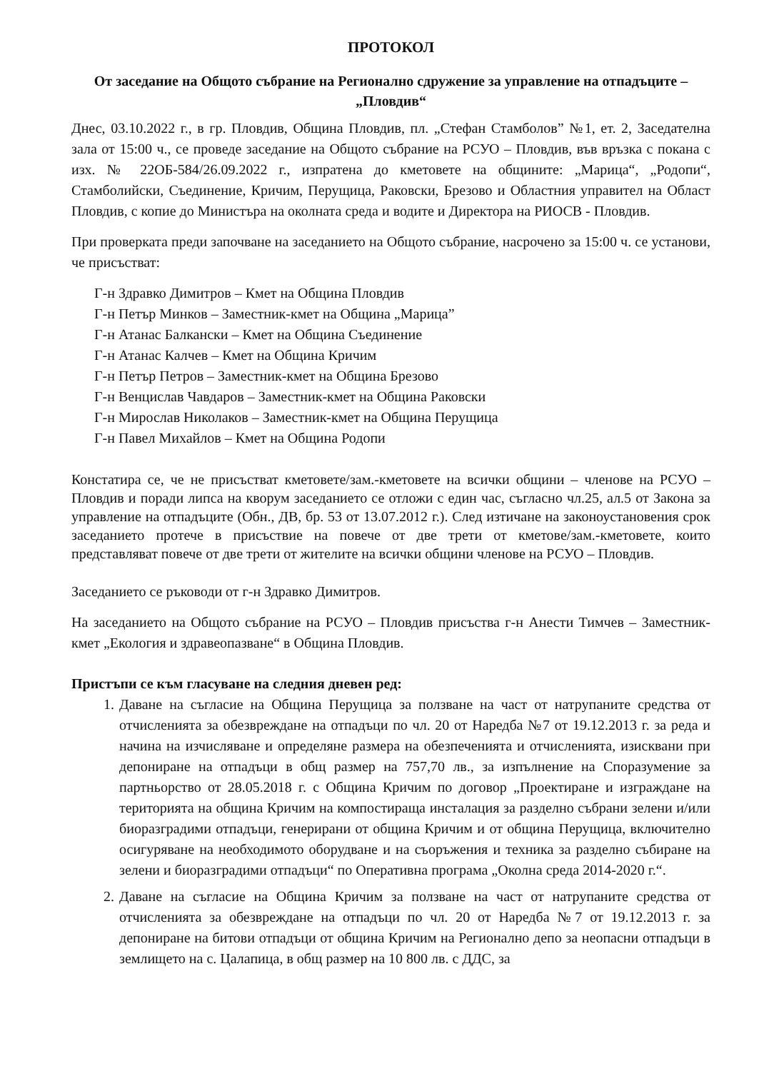ПРОТОКОЛ
От заседание на Общото събрание на Регионално сдружение за управление на отпадъците – „Пловдив“
Днес, 03.10.2022 г., в гр. Пловдив, Община Пловдив, пл. „Стефан Стамболов” №1, ет. 2, Заседателна зала от 15:00 ч., се проведе заседание на Общото събрание на РСУО – Пловдив, във връзка с покана с изх. № 22ОБ-584/26.09.2022 г., изпратена до кметовете на общините: „Марица“, „Родопи“, Стамболийски, Съединение, Кричим, Перущица, Раковски, Брезово и Областния управител на Област Пловдив, с копие до Министъра на околната среда и водите и Директора на РИОСВ - Пловдив.
При проверката преди започване на заседанието на Общото събрание, насрочено за 15:00 ч. се установи, че присъстват:
Г-н Здравко Димитров – Кмет на Община Пловдив
Г-н Петър Минков – Заместник-кмет на Община „Марица”
Г-н Атанас Балкански – Кмет на Община Съединение
Г-н Атанас Калчев – Кмет на Община Кричим
Г-н Петър Петров – Заместник-кмет на Община Брезово
Г-н Венцислав Чавдаров – Заместник-кмет на Община Раковски
Г-н Мирослав Николаков – Заместник-кмет на Община Перущица
Г-н Павел Михайлов – Кмет на Община Родопи
Констатира се, че не присъстват кметовете/зам.-кметовете на всички общини – членове на РСУО – Пловдив и поради липса на кворум заседанието се отложи с един час, съгласно чл.25, ал.5 от Закона за управление на отпадъците (Обн., ДВ, бр. 53 от 13.07.2012 г.). След изтичане на законоустановения срок заседанието протече в присъствие на повече от две трети от кметове/зам.-кметовете, които представляват повече от две трети от жителите на всички общини членове на РСУО – Пловдив.
Заседанието се ръководи от г-н Здравко Димитров.
На заседанието на Общото събрание на РСУО – Пловдив присъства г-н Анести Тимчев – Заместник-кмет „Екология и здравеопазване“ в Община Пловдив.
Пристъпи се към гласуване на следния дневен ред:
1. Даване на съгласие на Община Перущица за ползване на част от натрупаните средства от отчисленията за обезвреждане на отпадъци по чл. 20 от Наредба №7 от 19.12.2013 г. за реда и начина на изчисляване и определяне размера на обезпеченията и отчисленията, изисквани при депониране на отпадъци в общ размер на 757,70 лв., за изпълнение на Споразумение за партньорство от 28.05.2018 г. с Община Кричим по договор „Проектиране и изграждане на територията на община Кричим на компостираща инсталация за разделно събрани зелени и/или биоразградими отпадъци, генерирани от община Кричим и от община Перущица, включително осигуряване на необходимото оборудване и на съоръжения и техника за разделно събиране на зелени и биоразградими отпадъци“ по Оперативна програма „Околна среда 2014-2020 г.“.
2. Даване на съгласие на Община Кричим за ползване на част от натрупаните средства от отчисленията за обезвреждане на отпадъци по чл. 20 от Наредба №7 от 19.12.2013 г. за депониране на битови отпадъци от община Кричим на Регионално депо за неопасни отпадъци в землището на с. Цалапица, в общ размер на 10 800 лв. с ДДС, за